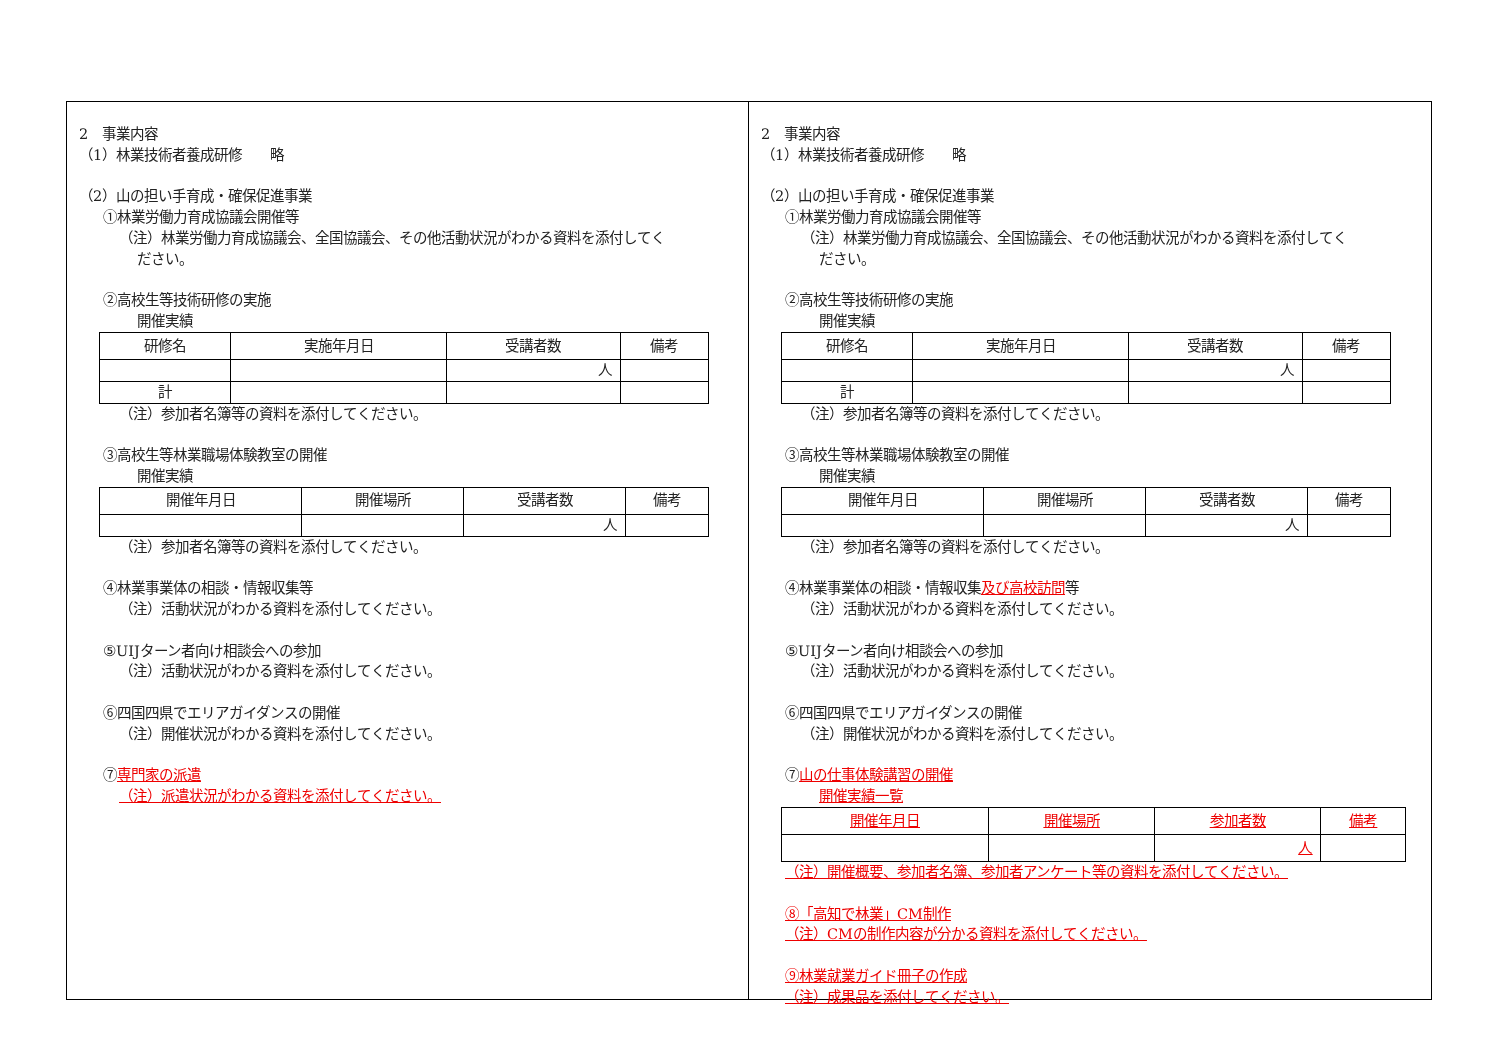2　事業内容
（1）林業技術者養成研修　　略
（2）山の担い手育成・確保促進事業
①林業労働力育成協議会開催等
（注）林業労働力育成協議会、全国協議会、その他活動状況がわかる資料を添付してく
ださい。
②高校生等技術研修の実施
開催実績
| 研修名 | 実施年月日 | 受講者数 | 備考 |
| --- | --- | --- | --- |
| | | 人 | |
| 計 | | | |
（注）参加者名簿等の資料を添付してください。
③高校生等林業職場体験教室の開催
開催実績
| 開催年月日 | 開催場所 | 受講者数 | 備考 |
| --- | --- | --- | --- |
| | | 人 | |
（注）参加者名簿等の資料を添付してください。
④林業事業体の相談・情報収集等
（注）活動状況がわかる資料を添付してください。
⑤UIJターン者向け相談会への参加
（注）活動状況がわかる資料を添付してください。
⑥四国四県でエリアガイダンスの開催
（注）開催状況がわかる資料を添付してください。
⑦専門家の派遣
（注）派遣状況がわかる資料を添付してください。
2　事業内容
（1）林業技術者養成研修　　略
（2）山の担い手育成・確保促進事業
①林業労働力育成協議会開催等
（注）林業労働力育成協議会、全国協議会、その他活動状況がわかる資料を添付してく
ださい。
②高校生等技術研修の実施
開催実績
| 研修名 | 実施年月日 | 受講者数 | 備考 |
| --- | --- | --- | --- |
| | | 人 | |
| 計 | | | |
（注）参加者名簿等の資料を添付してください。
③高校生等林業職場体験教室の開催
開催実績
| 開催年月日 | 開催場所 | 受講者数 | 備考 |
| --- | --- | --- | --- |
| | | 人 | |
（注）参加者名簿等の資料を添付してください。
④林業事業体の相談・情報収集及び高校訪問等
（注）活動状況がわかる資料を添付してください。
⑤UIJターン者向け相談会への参加
（注）活動状況がわかる資料を添付してください。
⑥四国四県でエリアガイダンスの開催
（注）開催状況がわかる資料を添付してください。
⑦山の仕事体験講習の開催
開催実績一覧
| 開催年月日 | 開催場所 | 参加者数 | 備考 |
| --- | --- | --- | --- |
| | | 人 | |
（注）開催概要、参加者名簿、参加者アンケート等の資料を添付してください。
⑧「高知で林業」CM制作
（注）CMの制作内容が分かる資料を添付してください。
⑨林業就業ガイド冊子の作成
（注）成果品を添付してください。